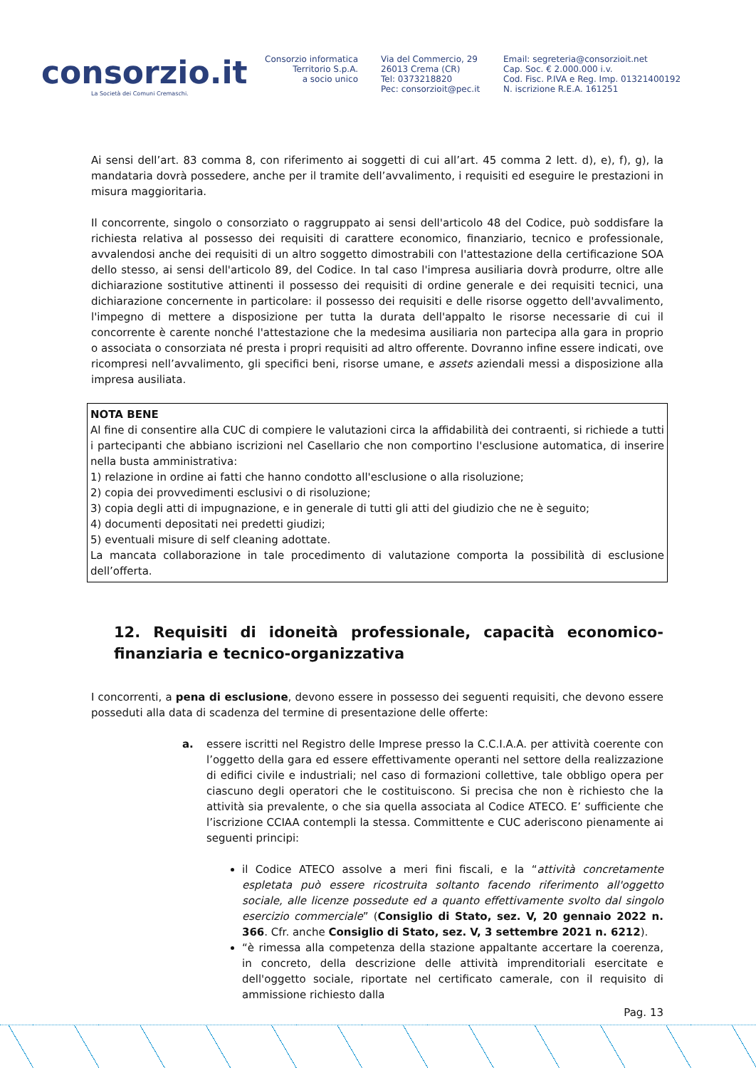consorzio.it
La Società dei Comuni Cremaschi.
Consorzio informatica
Territorio S.p.A.
a socio unico
Via del Commercio, 29
26013 Crema (CR)
Tel: 0373218820
Pec: consorzioit@pec.it
Email: segreteria@consorzioit.net
Cap. Soc. € 2.000.000 i.v.
Cod. Fisc. P.IVA e Reg. Imp. 01321400192
N. iscrizione R.E.A. 161251
Ai sensi dell’art. 83 comma 8, con riferimento ai soggetti di cui all’art. 45 comma 2 lett. d), e), f), g), la mandataria dovrà possedere, anche per il tramite dell’avvalimento, i requisiti ed eseguire le prestazioni in misura maggioritaria.
Il concorrente, singolo o consorziato o raggruppato ai sensi dell'articolo 48 del Codice, può soddisfare la richiesta relativa al possesso dei requisiti di carattere economico, finanziario, tecnico e professionale, avvalendosi anche dei requisiti di un altro soggetto dimostrabili con l'attestazione della certificazione SOA dello stesso, ai sensi dell'articolo 89, del Codice. In tal caso l'impresa ausiliaria dovrà produrre, oltre alle dichiarazione sostitutive attinenti il possesso dei requisiti di ordine generale e dei requisiti tecnici, una dichiarazione concernente in particolare: il possesso dei requisiti e delle risorse oggetto dell'avvalimento, l'impegno di mettere a disposizione per tutta la durata dell'appalto le risorse necessarie di cui il concorrente è carente nonché l'attestazione che la medesima ausiliaria non partecipa alla gara in proprio o associata o consorziata né presta i propri requisiti ad altro offerente. Dovranno infine essere indicati, ove ricompresi nell’avvalimento, gli specifici beni, risorse umane, e assets aziendali messi a disposizione alla impresa ausiliata.
NOTA BENE
Al fine di consentire alla CUC di compiere le valutazioni circa la affidabilità dei contraenti, si richiede a tutti i partecipanti che abbiano iscrizioni nel Casellario che non comportino l'esclusione automatica, di inserire nella busta amministrativa:
1) relazione in ordine ai fatti che hanno condotto all'esclusione o alla risoluzione;
2) copia dei provvedimenti esclusivi o di risoluzione;
3) copia degli atti di impugnazione, e in generale di tutti gli atti del giudizio che ne è seguito;
4) documenti depositati nei predetti giudizi;
5) eventuali misure di self cleaning adottate.
La mancata collaborazione in tale procedimento di valutazione comporta la possibilità di esclusione dell’offerta.
12. Requisiti di idoneità professionale, capacità economico-finanziaria e tecnico-organizzativa
I concorrenti, a pena di esclusione, devono essere in possesso dei seguenti requisiti, che devono essere posseduti alla data di scadenza del termine di presentazione delle offerte:
a. essere iscritti nel Registro delle Imprese presso la C.C.I.A.A. per attività coerente con l’oggetto della gara ed essere effettivamente operanti nel settore della realizzazione di edifici civile e industriali; nel caso di formazioni collettive, tale obbligo opera per ciascuno degli operatori che le costituiscono. Si precisa che non è richiesto che la attività sia prevalente, o che sia quella associata al Codice ATECO. E’ sufficiente che l’iscrizione CCIAA contempli la stessa. Committente e CUC aderiscono pienamente ai seguenti principi:
il Codice ATECO assolve a meri fini fiscali, e la “attività concretamente espletata può essere ricostruita soltanto facendo riferimento all'oggetto sociale, alle licenze possedute ed a quanto effettivamente svolto dal singolo esercizio commerciale” (Consiglio di Stato, sez. V, 20 gennaio 2022 n. 366. Cfr. anche Consiglio di Stato, sez. V, 3 settembre 2021 n. 6212).
“è rimessa alla competenza della stazione appaltante accertare la coerenza, in concreto, della descrizione delle attività imprenditoriali esercitate e dell'oggetto sociale, riportate nel certificato camerale, con il requisito di ammissione richiesto dalla
Pag. 13